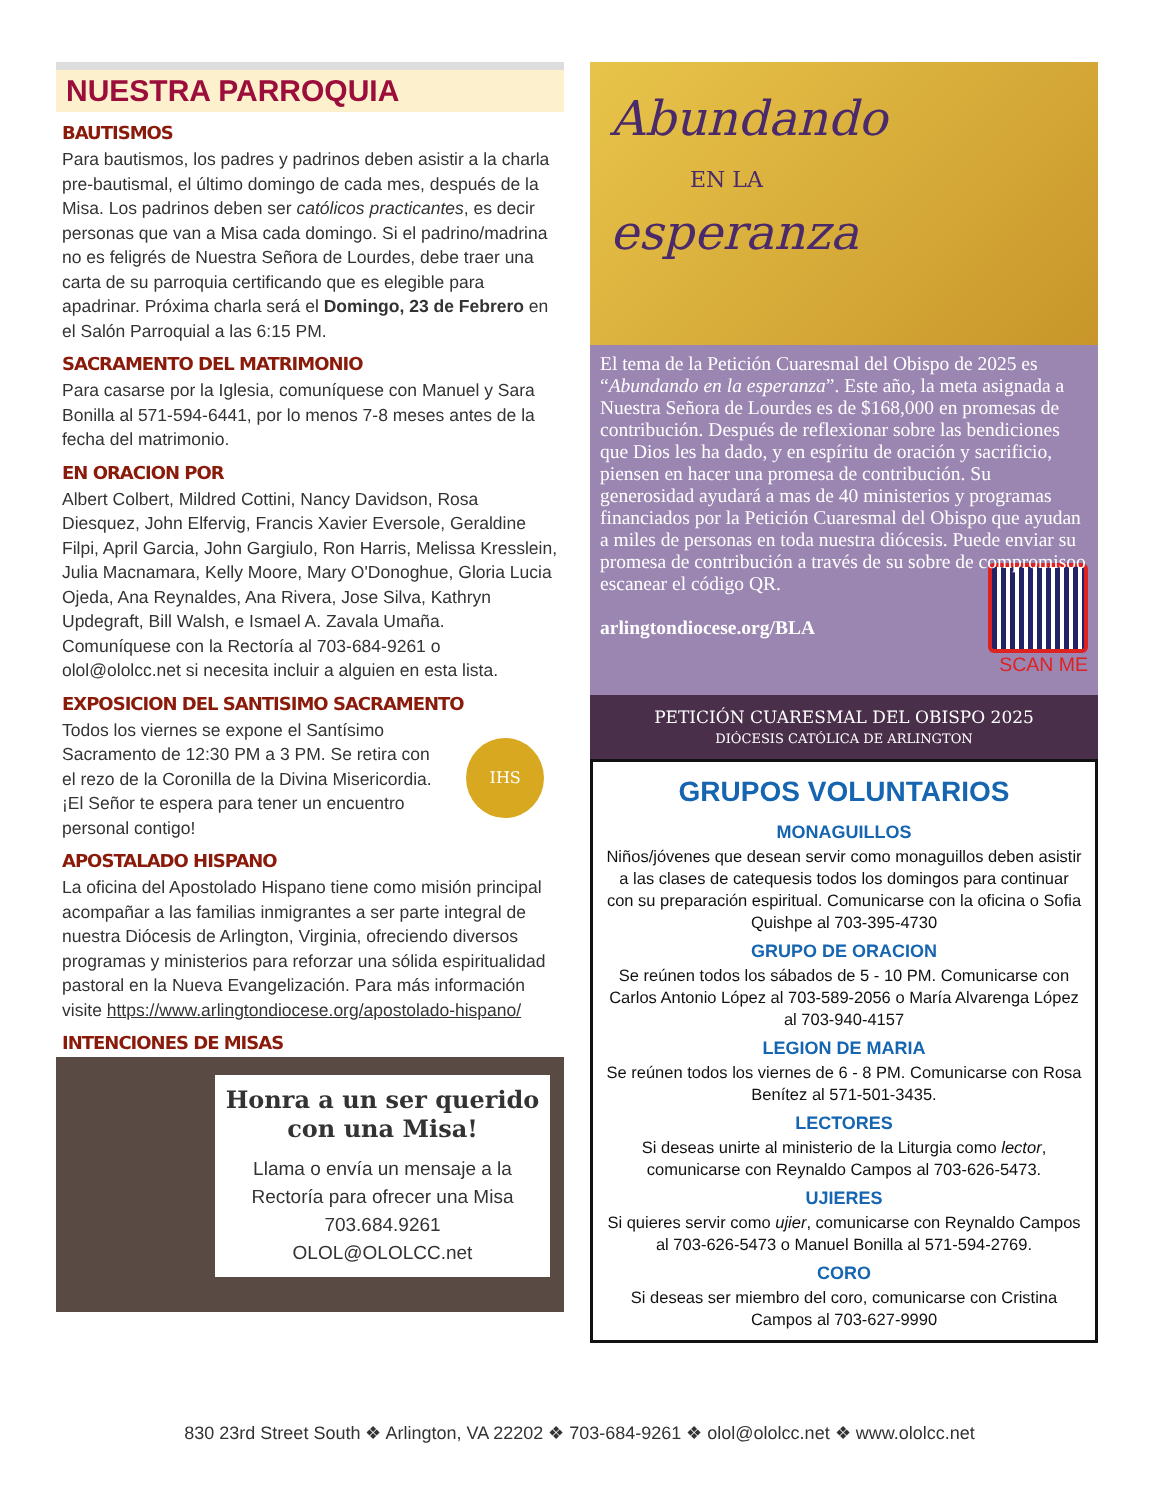NUESTRA PARROQUIA
BAUTISMOS
Para bautismos, los padres y padrinos deben asistir a la charla pre-bautismal, el último domingo de cada mes, después de la Misa. Los padrinos deben ser católicos practicantes, es decir personas que van a Misa cada domingo. Si el padrino/madrina no es feligrés de Nuestra Señora de Lourdes, debe traer una carta de su parroquia certificando que es elegible para apadrinar. Próxima charla será el Domingo, 23 de Febrero en el Salón Parroquial a las 6:15 PM.
SACRAMENTO DEL MATRIMONIO
Para casarse por la Iglesia, comuníquese con Manuel y Sara Bonilla al 571-594-6441, por lo menos 7-8 meses antes de la fecha del matrimonio.
EN ORACION POR
Albert Colbert, Mildred Cottini, Nancy Davidson, Rosa Diesquez, John Elfervig, Francis Xavier Eversole, Geraldine Filpi, April Garcia, John Gargiulo, Ron Harris, Melissa Kresslein, Julia Macnamara, Kelly Moore, Mary O'Donoghue, Gloria Lucia Ojeda, Ana Reynaldes, Ana Rivera, Jose Silva, Kathryn Updegraft, Bill Walsh, e Ismael A. Zavala Umaña. Comuníquese con la Rectoría al 703-684-9261 o olol@ololcc.net si necesita incluir a alguien en esta lista.
EXPOSICION DEL SANTISIMO SACRAMENTO
Todos los viernes se expone el Santísimo Sacramento de 12:30 PM a 3 PM. Se retira con el rezo de la Coronilla de la Divina Misericordia. ¡El Señor te espera para tener un encuentro personal contigo!
IHS
APOSTALADO HISPANO
La oficina del Apostolado Hispano tiene como misión principal acompañar a las familias inmigrantes a ser parte integral de nuestra Diócesis de Arlington, Virginia, ofreciendo diversos programas y ministerios para reforzar una sólida espiritualidad pastoral en la Nueva Evangelización. Para más información visite https://www.arlingtondiocese.org/apostolado-hispano/
INTENCIONES DE MISAS
Honra a un ser querido con una Misa!
Llama o envía un mensaje a la Rectoría para ofrecer una Misa
703.684.9261
OLOL@OLOLCC.net
Abundando
EN LA
esperanza
El tema de la Petición Cuaresmal del Obispo de 2025 es “Abundando en la esperanza”. Este año, la meta asignada a Nuestra Señora de Lourdes es de $168,000 en promesas de contribución. Después de reflexionar sobre las bendiciones que Dios les ha dado, y en espíritu de oración y sacrificio, piensen en hacer una promesa de contribución. Su generosidad ayudará a mas de 40 ministerios y programas financiados por la Petición Cuaresmal del Obispo que ayudan a miles de personas en toda nuestra diócesis. Puede enviar su promesa de contribución a través de su sobre de compromiso
o escanear el código QR.
arlingtondiocese.org/BLA
SCAN ME
PETICIÓN CUARESMAL DEL OBISPO 2025
DIÓCESIS CATÓLICA DE ARLINGTON
GRUPOS VOLUNTARIOS
MONAGUILLOS
Niños/jóvenes que desean servir como monaguillos deben asistir a las clases de catequesis todos los domingos para continuar con su preparación espiritual. Comunicarse con la oficina o Sofia Quishpe al 703-395-4730
GRUPO DE ORACION
Se reúnen todos los sábados de 5 - 10 PM. Comunicarse con Carlos Antonio López al 703-589-2056 o María Alvarenga López al 703-940-4157
LEGION DE MARIA
Se reúnen todos los viernes de 6 - 8 PM. Comunicarse con Rosa Benítez al 571-501-3435.
LECTORES
Si deseas unirte al ministerio de la Liturgia como lector, comunicarse con Reynaldo Campos al 703-626-5473.
UJIERES
Si quieres servir como ujier, comunicarse con Reynaldo Campos al 703-626-5473 o Manuel Bonilla al 571-594-2769.
CORO
Si deseas ser miembro del coro, comunicarse con Cristina Campos al 703-627-9990
830 23rd Street South ❖ Arlington, VA 22202 ❖ 703-684-9261 ❖ olol@ololcc.net ❖ www.ololcc.net